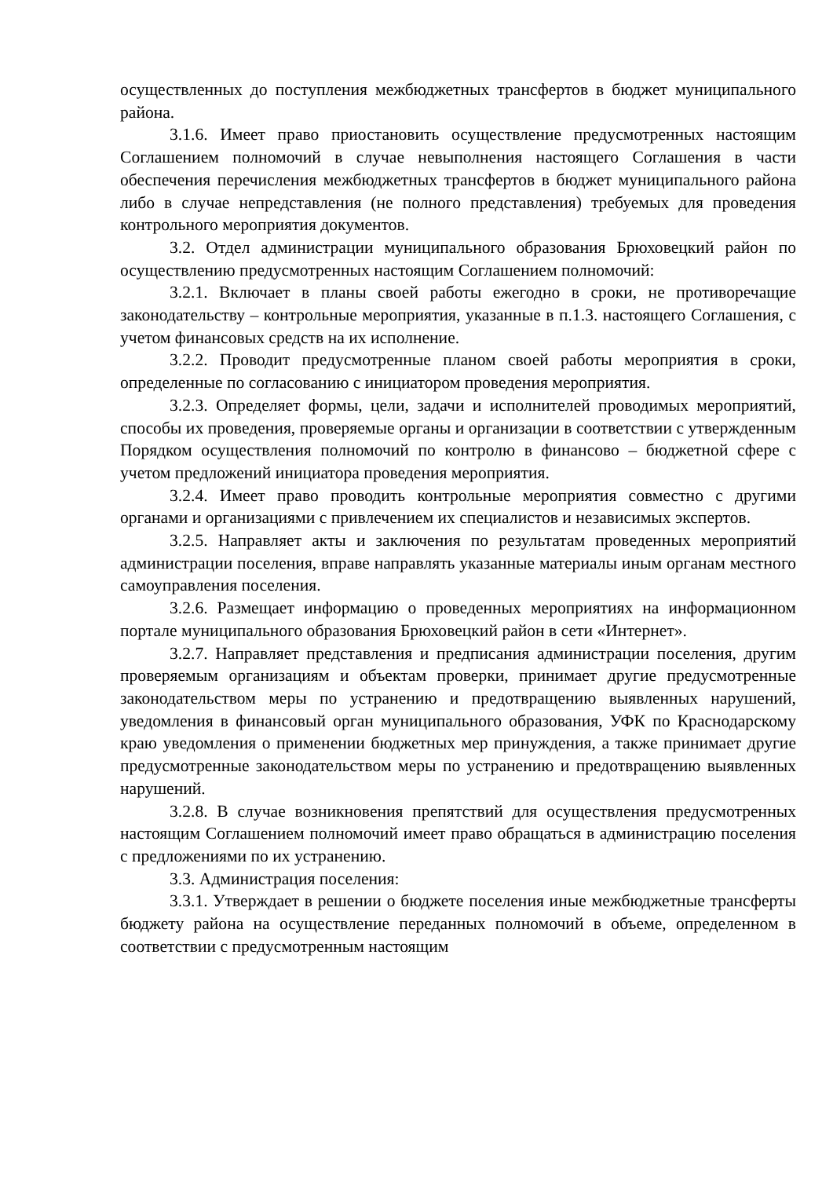осуществленных до поступления межбюджетных трансфертов в бюджет муниципального района.
3.1.6. Имеет право приостановить осуществление предусмотренных настоящим Соглашением полномочий в случае невыполнения настоящего Соглашения в части обеспечения перечисления межбюджетных трансфертов в бюджет муниципального района либо в случае непредставления (не полного представления) требуемых для проведения контрольного мероприятия документов.
3.2. Отдел администрации муниципального образования Брюховецкий район по осуществлению предусмотренных настоящим Соглашением полномочий:
3.2.1. Включает в планы своей работы ежегодно в сроки, не противоречащие законодательству – контрольные мероприятия, указанные в п.1.3. настоящего Соглашения, с учетом финансовых средств на их исполнение.
3.2.2. Проводит предусмотренные планом своей работы мероприятия в сроки, определенные по согласованию с инициатором проведения мероприятия.
3.2.3. Определяет формы, цели, задачи и исполнителей проводимых мероприятий, способы их проведения, проверяемые органы и организации в соответствии с утвержденным Порядком осуществления полномочий по контролю в финансово – бюджетной сфере с учетом предложений инициатора проведения мероприятия.
3.2.4. Имеет право проводить контрольные мероприятия совместно с другими органами и организациями с привлечением их специалистов и независимых экспертов.
3.2.5. Направляет акты и заключения по результатам проведенных мероприятий администрации поселения, вправе направлять указанные материалы иным органам местного самоуправления поселения.
3.2.6. Размещает информацию о проведенных мероприятиях на информационном портале муниципального образования Брюховецкий район в сети «Интернет».
3.2.7. Направляет представления и предписания администрации поселения, другим проверяемым организациям и объектам проверки, принимает другие предусмотренные законодательством меры по устранению и предотвращению выявленных нарушений, уведомления в финансовый орган муниципального образования, УФК по Краснодарскому краю уведомления о применении бюджетных мер принуждения, а также принимает другие предусмотренные законодательством меры по устранению и предотвращению выявленных нарушений.
3.2.8. В случае возникновения препятствий для осуществления предусмотренных настоящим Соглашением полномочий имеет право обращаться в администрацию поселения с предложениями по их устранению.
3.3. Администрация поселения:
3.3.1. Утверждает в решении о бюджете поселения иные межбюджетные трансферты бюджету района на осуществление переданных полномочий в объеме, определенном в соответствии с предусмотренным настоящим